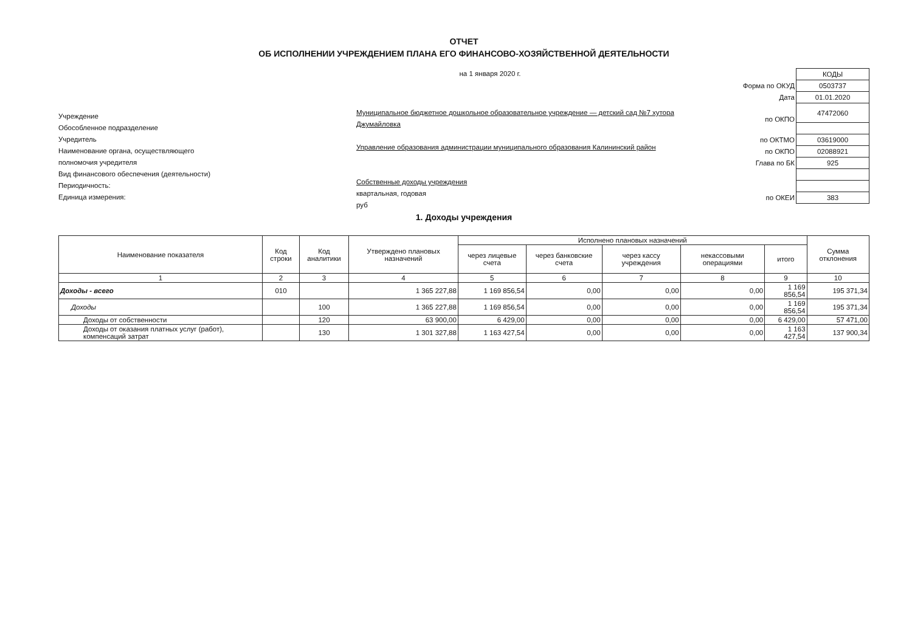ОТЧЕТ
ОБ ИСПОЛНЕНИИ УЧРЕЖДЕНИЕМ ПЛАНА ЕГО ФИНАНСОВО-ХОЗЯЙСТВЕННОЙ ДЕЯТЕЛЬНОСТИ
Учреждение
Обособленное подразделение
Учредитель
Наименование органа, осуществляющего
полномочия учредителя
Вид финансового обеспечения (деятельности)
Периодичность:
Единица измерения:
на 1 января 2020 г.
Муниципальное бюджетное дошкольное образовательное учреждение — детский сад №7 хутора Джумайловка
Управление образования администрации муниципального образования Калининский район
Собственные доходы учреждения
квартальная, годовая
руб
| | КОДЫ |
| Форма по ОКУД | 0503737 |
| Дата | 01.01.2020 |
| по ОКПО | 47472060 |
| по ОКТМО | 03619000 |
| по ОКПО | 02088921 |
| Глава по БК | 925 |
| по ОКЕИ | 383 |
1. Доходы учреждения
| Наименование показателя | Код строки | Код аналитики | Утверждено плановых назначений | Исполнено плановых назначений | | | | | Сумма отклонения |
| --- | --- | --- | --- | --- | --- | --- | --- | --- | --- |
| | | | | через лицевые счета | через банковские счета | через кассу учреждения | некассовыми операциями | итого | |
| 1 | 2 | 3 | 4 | 5 | 6 | 7 | 8 | 9 | 10 |
| Доходы - всего | 010 | | 1 365 227,88 | 1 169 856,54 | 0,00 | 0,00 | 0,00 | 1 169 856,54 | 195 371,34 |
| Доходы | | 100 | 1 365 227,88 | 1 169 856,54 | 0,00 | 0,00 | 0,00 | 1 169 856,54 | 195 371,34 |
| Доходы от собственности | | 120 | 63 900,00 | 6 429,00 | 0,00 | 0,00 | 0,00 | 6 429,00 | 57 471,00 |
| Доходы от оказания платных услуг (работ), компенсаций затрат | | 130 | 1 301 327,88 | 1 163 427,54 | 0,00 | 0,00 | 0,00 | 1 163 427,54 | 137 900,34 |